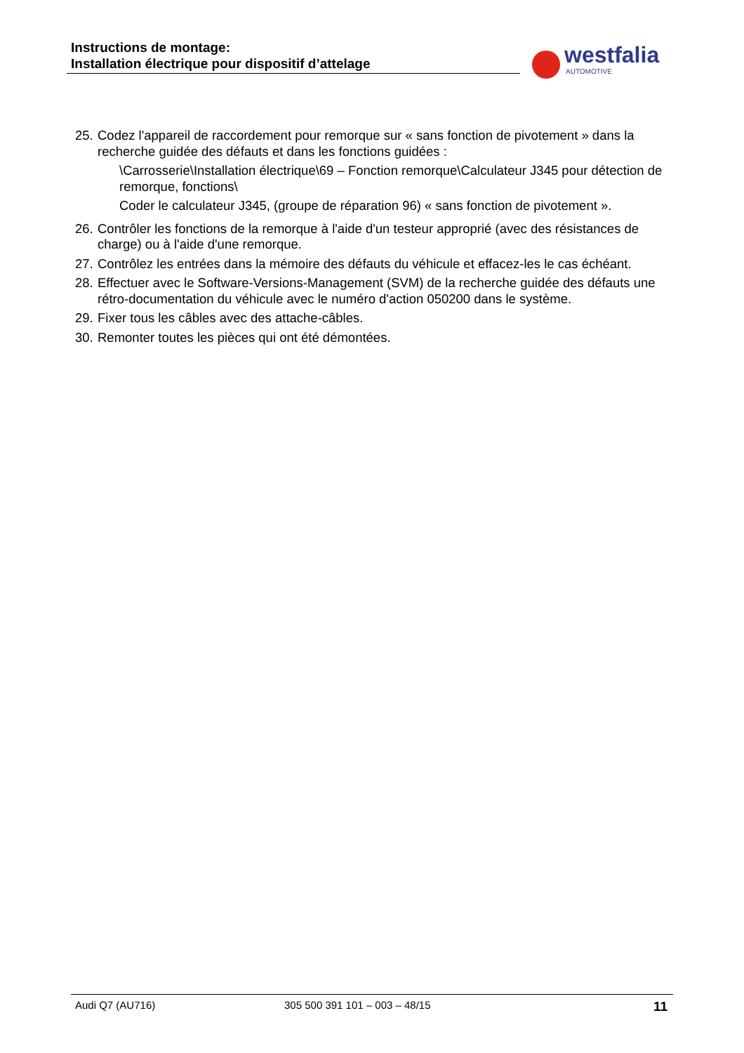Instructions de montage:
Installation électrique pour dispositif d’attelage
westfalia
AUTOMOTIVE
25.
Codez l'appareil de raccordement pour remorque sur « sans fonction de pivotement » dans la recherche guidée des défauts et dans les fonctions guidées :
\Carrosserie\Installation électrique\69 – Fonction remorque\Calculateur J345 pour détection de remorque, fonctions\
Coder le calculateur J345, (groupe de réparation 96) « sans fonction de pivotement ».
26.
Contrôler les fonctions de la remorque à l'aide d'un testeur approprié (avec des résistances de charge) ou à l'aide d'une remorque.
27.
Contrôlez les entrées dans la mémoire des défauts du véhicule et effacez-les le cas échéant.
28.
Effectuer avec le Software-Versions-Management (SVM) de la recherche guidée des défauts une rétro-documentation du véhicule avec le numéro d'action 050200 dans le système.
29.
Fixer tous les câbles avec des attache-câbles.
30.
Remonter toutes les pièces qui ont été démontées.
Audi Q7 (AU716) 305 500 391 101 – 003 – 48/15 11